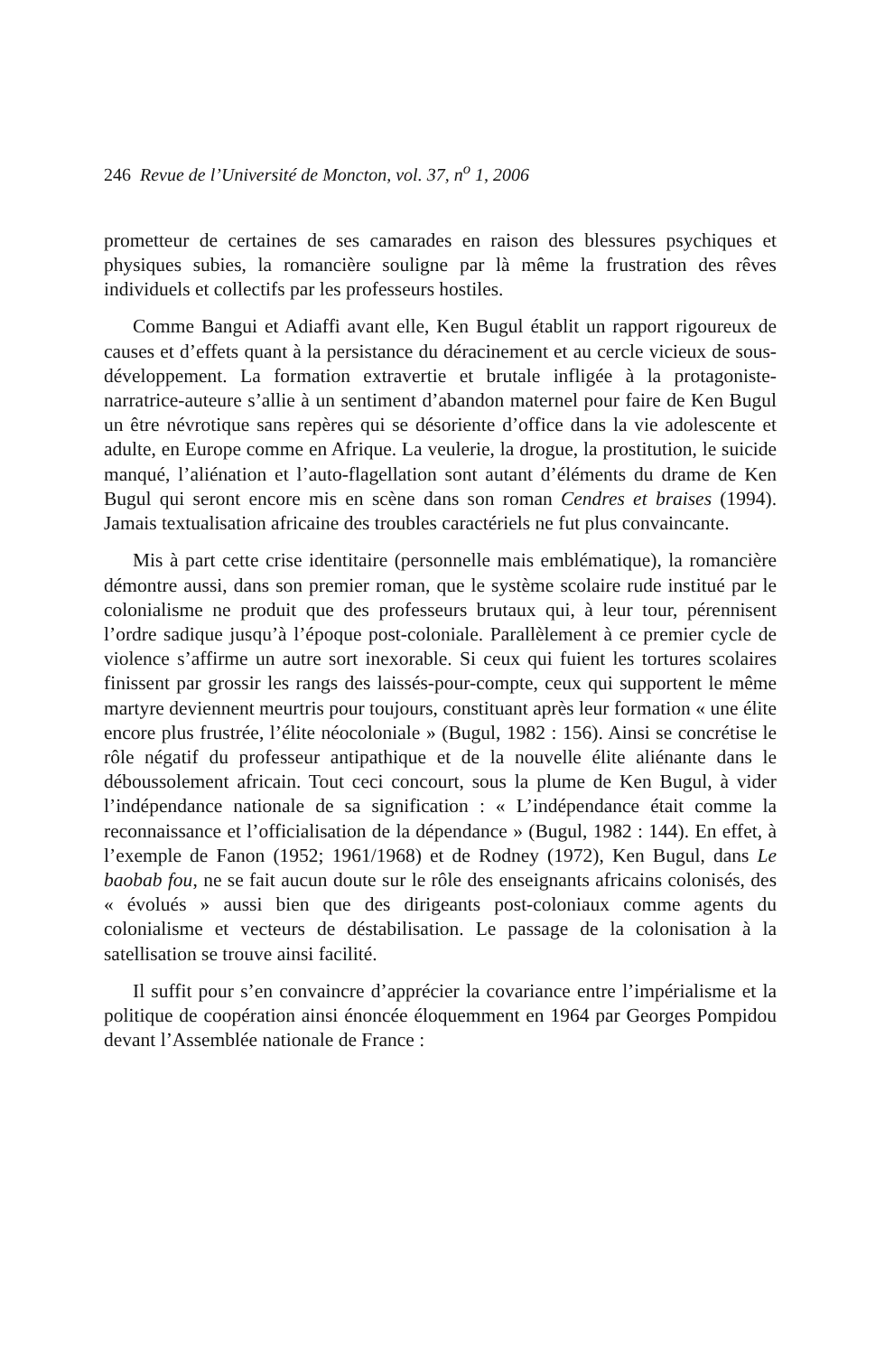246 Revue de l’Université de Moncton, vol. 37, n<sup>o</sup> 1, 2006
prometteur de certaines de ses camarades en raison des blessures psychiques et physiques subies, la romancière souligne par là même la frustration des rêves individuels et collectifs par les professeurs hostiles.
Comme Bangui et Adiaffi avant elle, Ken Bugul établit un rapport rigoureux de causes et d’effets quant à la persistance du déracinement et au cercle vicieux de sous-développement. La formation extravertie et brutale infligée à la protagoniste-narratrice-auteure s’allie à un sentiment d’abandon maternel pour faire de Ken Bugul un être névrotique sans repères qui se désoriente d’office dans la vie adolescente et adulte, en Europe comme en Afrique. La veulerie, la drogue, la prostitution, le suicide manqué, l’aliénation et l’auto-flagellation sont autant d’éléments du drame de Ken Bugul qui seront encore mis en scène dans son roman Cendres et braises (1994). Jamais textualisation africaine des troubles caractériels ne fut plus convaincante.
Mis à part cette crise identitaire (personnelle mais emblématique), la romancière démontre aussi, dans son premier roman, que le système scolaire rude institué par le colonialisme ne produit que des professeurs brutaux qui, à leur tour, pérennisent l’ordre sadique jusqu’à l’époque post-coloniale. Parallèlement à ce premier cycle de violence s’affirme un autre sort inexorable. Si ceux qui fuient les tortures scolaires finissent par grossir les rangs des laissés-pour-compte, ceux qui supportent le même martyre deviennent meurtris pour toujours, constituant après leur formation « une élite encore plus frustrée, l’élite néocoloniale » (Bugul, 1982 : 156). Ainsi se concrétise le rôle négatif du professeur antipathique et de la nouvelle élite aliénante dans le déboussolement africain. Tout ceci concourt, sous la plume de Ken Bugul, à vider l’indépendance nationale de sa signification : « L’indépendance était comme la reconnaissance et l’officialisation de la dépendance » (Bugul, 1982 : 144). En effet, à l’exemple de Fanon (1952; 1961/1968) et de Rodney (1972), Ken Bugul, dans Le baobab fou, ne se fait aucun doute sur le rôle des enseignants africains colonisés, des « évolués » aussi bien que des dirigeants post-coloniaux comme agents du colonialisme et vecteurs de déstabilisation. Le passage de la colonisation à la satellisation se trouve ainsi facilité.
Il suffit pour s’en convaincre d’apprécier la covariance entre l’impérialisme et la politique de coopération ainsi énoncée éloquemment en 1964 par Georges Pompidou devant l’Assemblée nationale de France :